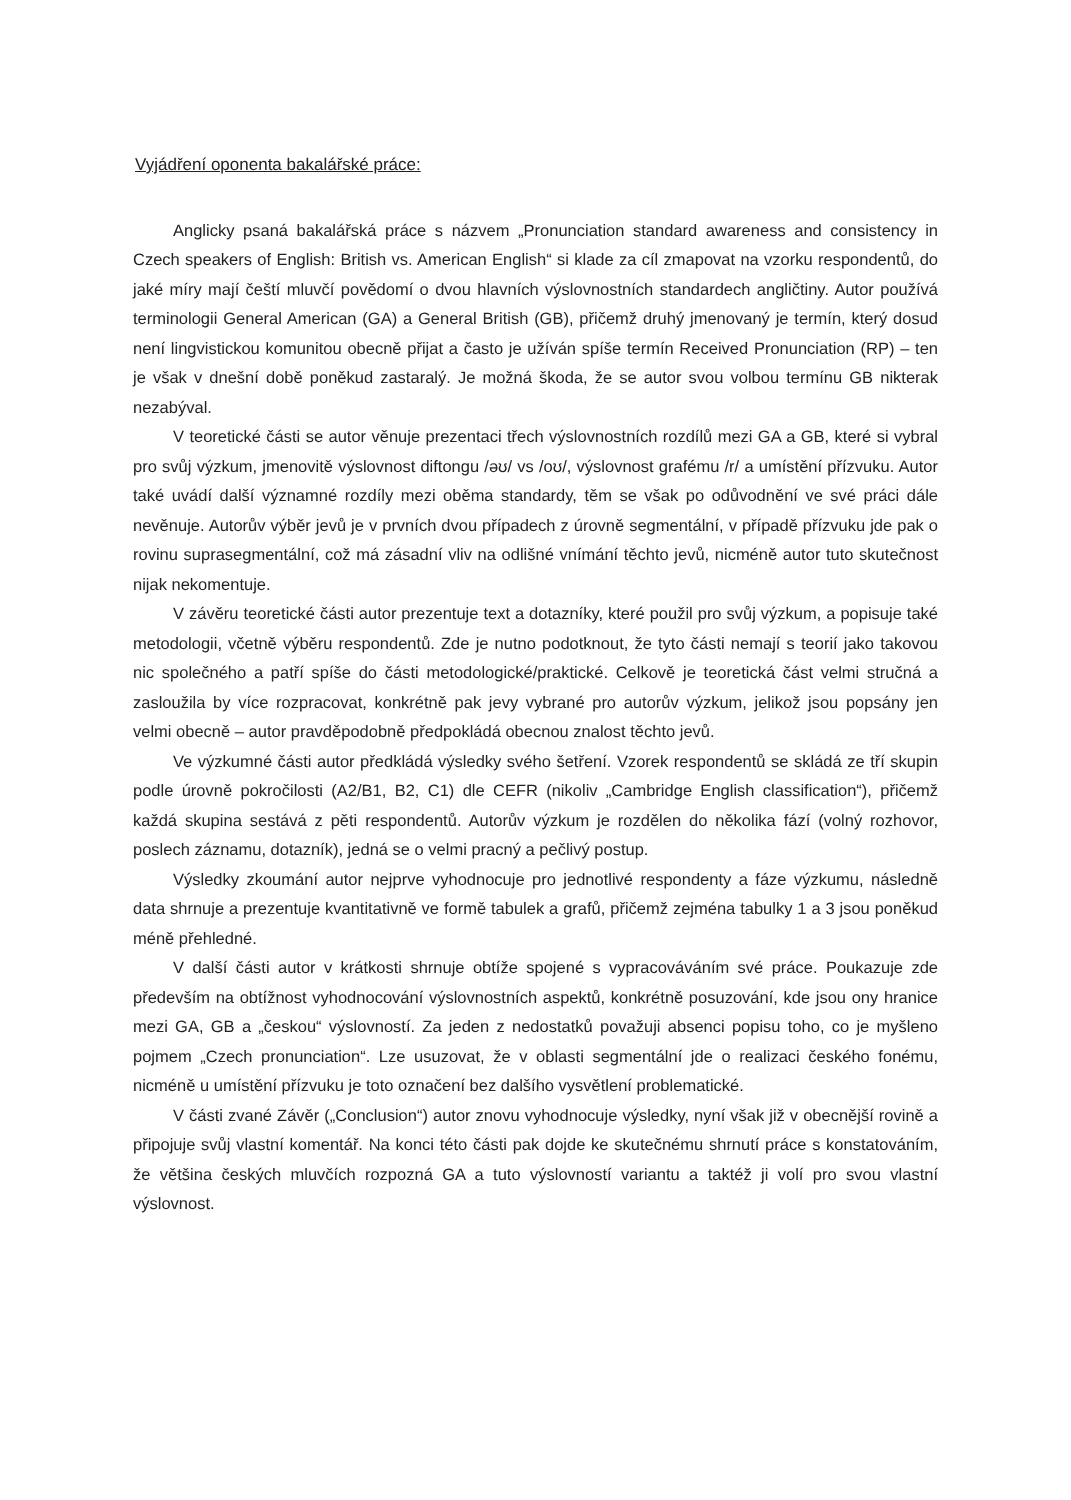Vyjádření oponenta bakalářské práce:
Anglicky psaná bakalářská práce s názvem „Pronunciation standard awareness and consistency in Czech speakers of English: British vs. American English“ si klade za cíl zmapovat na vzorku respondentů, do jaké míry mají čeští mluvčí povědomí o dvou hlavních výslovnostních standardech angličtiny. Autor používá terminologii General American (GA) a General British (GB), přičemž druhý jmenovaný je termín, který dosud není lingvistickou komunitou obecně přijat a často je užíván spíše termín Received Pronunciation (RP) – ten je však v dnešní době poněkud zastaralý. Je možná škoda, že se autor svou volbou termínu GB nikterak nezabýval.
V teoretické části se autor věnuje prezentaci třech výslovnostních rozdílů mezi GA a GB, které si vybral pro svůj výzkum, jmenovitě výslovnost diftongu /əʊ/ vs /oʊ/, výslovnost grafému /r/ a umístění přízvuku. Autor také uvádí další významné rozdíly mezi oběma standardy, těm se však po odůvodnění ve své práci dále nevěnuje. Autorův výběr jevů je v prvních dvou případech z úrovně segmentální, v případě přízvuku jde pak o rovinu suprasegmentální, což má zásadní vliv na odlišné vnímání těchto jevů, nicméně autor tuto skutečnost nijak nekomentuje.
V závěru teoretické části autor prezentuje text a dotazníky, které použil pro svůj výzkum, a popisuje také metodologii, včetně výběru respondentů. Zde je nutno podotknout, že tyto části nemají s teorií jako takovou nic společného a patří spíše do části metodologické/praktické. Celkově je teoretická část velmi stručná a zasloužila by více rozpracovat, konkrétně pak jevy vybrané pro autorův výzkum, jelikož jsou popsány jen velmi obecně – autor pravděpodobně předpokládá obecnou znalost těchto jevů.
Ve výzkumné části autor předkládá výsledky svého šetření. Vzorek respondentů se skládá ze tří skupin podle úrovně pokročilosti (A2/B1, B2, C1) dle CEFR (nikoliv „Cambridge English classification“), přičemž každá skupina sestává z pěti respondentů. Autorův výzkum je rozdělen do několika fází (volný rozhovor, poslech záznamu, dotazník), jedná se o velmi pracný a pečlivý postup.
Výsledky zkoumání autor nejprve vyhodnocuje pro jednotlivé respondenty a fáze výzkumu, následně data shrnuje a prezentuje kvantitativně ve formě tabulek a grafů, přičemž zejména tabulky 1 a 3 jsou poněkud méně přehledné.
V další části autor v krátkosti shrnuje obtíže spojené s vypracováváním své práce. Poukazuje zde především na obtížnost vyhodnocování výslovnostních aspektů, konkrétně posuzování, kde jsou ony hranice mezi GA, GB a „českou“ výslovností. Za jeden z nedostatků považuji absenci popisu toho, co je myšleno pojmem „Czech pronunciation“. Lze usuzovat, že v oblasti segmentální jde o realizaci českého fonému, nicméně u umístění přízvuku je toto označení bez dalšího vysvětlení problematické.
V části zvané Závěr („Conclusion“) autor znovu vyhodnocuje výsledky, nyní však již v obecnější rovině a připojuje svůj vlastní komentář. Na konci této části pak dojde ke skutečnému shrnutí práce s konstatováním, že většina českých mluvčích rozpozná GA a tuto výslovností variantu a taktéž ji volí pro svou vlastní výslovnost.